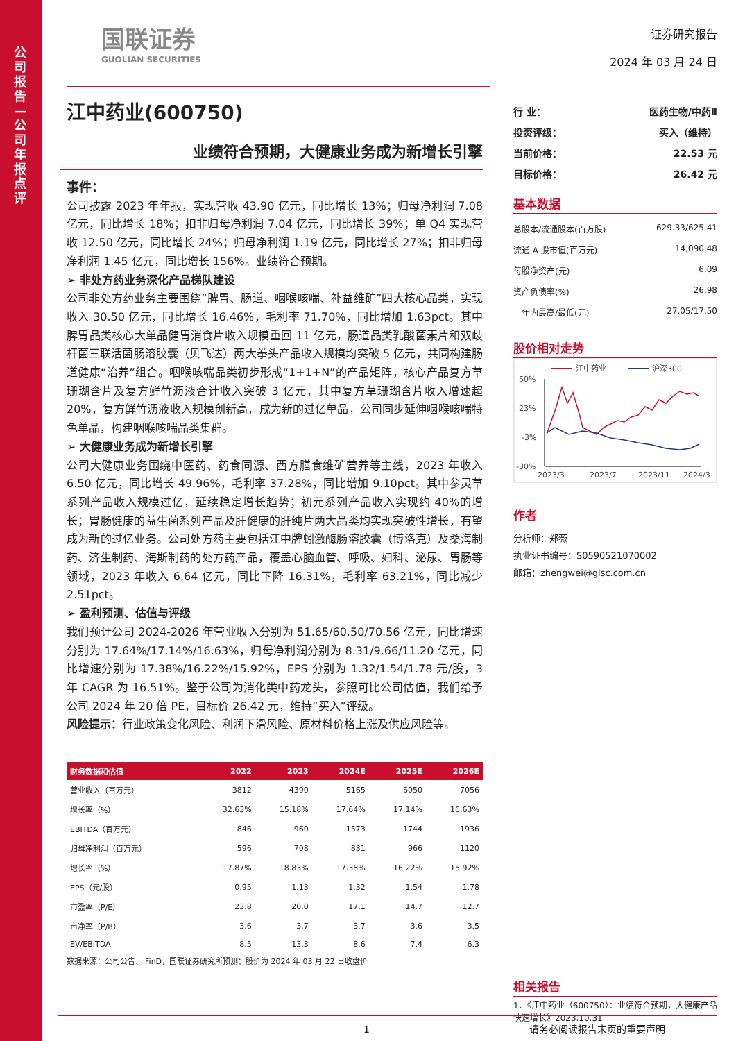公司报告—公司年报点评
国联证券
GUOLIAN SECURITIES
江中药业(600750)
业绩符合预期，大健康业务成为新增长引擎
事件：
公司披露 2023 年年报，实现营收 43.90 亿元，同比增长 13%；归母净利润 7.08 亿元，同比增长 18%；扣非归母净利润 7.04 亿元，同比增长 39%；单 Q4 实现营收 12.50 亿元，同比增长 24%；归母净利润 1.19 亿元，同比增长 27%；扣非归母净利润 1.45 亿元，同比增长 156%。业绩符合预期。
➢ 非处方药业务深化产品梯队建设
公司非处方药业务主要围绕“脾胃、肠道、咽喉咳喘、补益维矿”四大核心品类，实现收入 30.50 亿元，同比增长 16.46%，毛利率 71.70%，同比增加 1.63pct。其中脾胃品类核心大单品健胃消食片收入规模重回 11 亿元，肠道品类乳酸菌素片和双歧杆菌三联活菌肠溶胶囊（贝飞达）两大拳头产品收入规模均突破 5 亿元，共同构建肠道健康“治养”组合。咽喉咳喘品类初步形成“1+1+N”的产品矩阵，核心产品复方草珊瑚含片及复方鲜竹沥液合计收入突破 3 亿元，其中复方草珊瑚含片收入增速超 20%，复方鲜竹沥液收入规模创新高，成为新的过亿单品，公司同步延伸咽喉咳喘特色单品，构建咽喉咳喘品类集群。
➢ 大健康业务成为新增长引擎
公司大健康业务围绕中医药、药食同源、西方膳食维矿营养等主线，2023 年收入 6.50 亿元，同比增长 49.96%，毛利率 37.28%，同比增加 9.10pct。其中参灵草系列产品收入规模过亿，延续稳定增长趋势；初元系列产品收入实现约 40%的增长；胃肠健康的益生菌系列产品及肝健康的肝纯片两大品类均实现突破性增长，有望成为新的过亿业务。公司处方药主要包括江中牌蚓激酶肠溶胶囊（博洛克）及桑海制药、济生制药、海斯制药的处方药产品，覆盖心脑血管、呼吸、妇科、泌尿、胃肠等领域，2023 年收入 6.64 亿元，同比下降 16.31%，毛利率 63.21%，同比减少 2.51pct。
➢ 盈利预测、估值与评级
我们预计公司 2024-2026 年营业收入分别为 51.65/60.50/70.56 亿元，同比增速分别为 17.64%/17.14%/16.63%，归母净利润分别为 8.31/9.66/11.20 亿元，同比增速分别为 17.38%/16.22%/15.92%，EPS 分别为 1.32/1.54/1.78 元/股，3 年 CAGR 为 16.51%。鉴于公司为消化类中药龙头，参照可比公司估值，我们给予公司 2024 年 20 倍 PE，目标价 26.42 元，维持“买入”评级。
风险提示：行业政策变化风险、利润下滑风险、原材料价格上涨及供应风险等。
| 财务数据和估值 | 2022 | 2023 | 2024E | 2025E | 2026E |
| --- | --- | --- | --- | --- | --- |
| 营业收入（百万元） | 3812 | 4390 | 5165 | 6050 | 7056 |
| 增长率（%） | 32.63% | 15.18% | 17.64% | 17.14% | 16.63% |
| EBITDA（百万元） | 846 | 960 | 1573 | 1744 | 1936 |
| 归母净利润（百万元） | 596 | 708 | 831 | 966 | 1120 |
| 增长率（%） | 17.87% | 18.83% | 17.38% | 16.22% | 15.92% |
| EPS（元/股） | 0.95 | 1.13 | 1.32 | 1.54 | 1.78 |
| 市盈率（P/E） | 23.8 | 20.0 | 17.1 | 14.7 | 12.7 |
| 市净率（P/B） | 3.6 | 3.7 | 3.7 | 3.6 | 3.5 |
| EV/EBITDA | 8.5 | 13.3 | 8.6 | 7.4 | 6.3 |
数据来源：公司公告、iFinD，国联证券研究所预测；股价为 2024 年 03 月 22 日收盘价
证券研究报告
2024 年 03 月 24 日
行 业： 医药生物/中药Ⅱ
投资评级： 买入（维持）
当前价格： 22.53 元
目标价格： 26.42 元
基本数据
总股本/流通股本(百万股) 629.33/625.41
流通 A 股市值(百万元) 14,090.48
每股净资产(元) 6.09
资产负债率(%) 26.98
一年内最高/最低(元) 27.05/17.50
股价相对走势
江中药业
沪深300
50%
23%
-3%
-30%
2023/3
2023/7
2023/11
2024/3
作者
分析师：郑薇
执业证书编号：S0590521070002
邮箱：zhengwei@glsc.com.cn
相关报告
1、《江中药业（600750）：业绩符合预期，大健康产品快速增长》2023.10.31
1 请务必阅读报告末页的重要声明